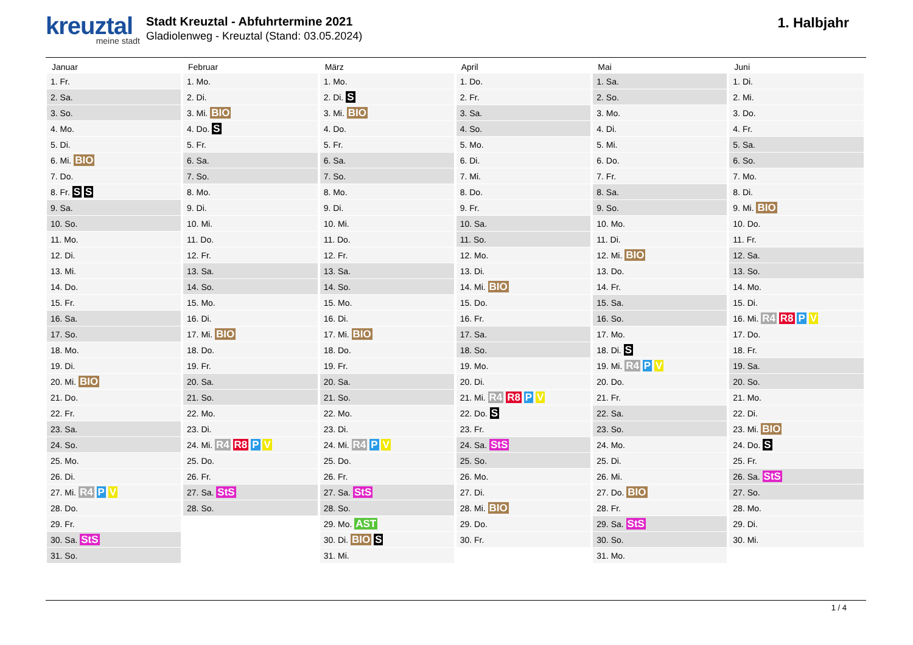kreuztal
meine stadt
Stadt Kreuztal - Abfuhrtermine 2021
Gladiolenweg - Kreuztal (Stand: 03.05.2024)
1. Halbjahr
| Januar | Februar | März | April | Mai | Juni |
| --- | --- | --- | --- | --- | --- |
| 1. Fr. | 1. Mo. | 1. Mo. | 1. Do. | 1. Sa. | 1. Di. |
| 2. Sa. | 2. Di. | 2. Di. S | 2. Fr. | 2. So. | 2. Mi. |
| 3. So. | 3. Mi. BIO | 3. Mi. BIO | 3. Sa. | 3. Mo. | 3. Do. |
| 4. Mo. | 4. Do. S | 4. Do. | 4. So. | 4. Di. | 4. Fr. |
| 5. Di. | 5. Fr. | 5. Fr. | 5. Mo. | 5. Mi. | 5. Sa. |
| 6. Mi. BIO | 6. Sa. | 6. Sa. | 6. Di. | 6. Do. | 6. So. |
| 7. Do. | 7. So. | 7. So. | 7. Mi. | 7. Fr. | 7. Mo. |
| 8. Fr. S S | 8. Mo. | 8. Mo. | 8. Do. | 8. Sa. | 8. Di. |
| 9. Sa. | 9. Di. | 9. Di. | 9. Fr. | 9. So. | 9. Mi. BIO |
| 10. So. | 10. Mi. | 10. Mi. | 10. Sa. | 10. Mo. | 10. Do. |
| 11. Mo. | 11. Do. | 11. Do. | 11. So. | 11. Di. | 11. Fr. |
| 12. Di. | 12. Fr. | 12. Fr. | 12. Mo. | 12. Mi. BIO | 12. Sa. |
| 13. Mi. | 13. Sa. | 13. Sa. | 13. Di. | 13. Do. | 13. So. |
| 14. Do. | 14. So. | 14. So. | 14. Mi. BIO | 14. Fr. | 14. Mo. |
| 15. Fr. | 15. Mo. | 15. Mo. | 15. Do. | 15. Sa. | 15. Di. |
| 16. Sa. | 16. Di. | 16. Di. | 16. Fr. | 16. So. | 16. Mi. R4 R8 P V |
| 17. So. | 17. Mi. BIO | 17. Mi. BIO | 17. Sa. | 17. Mo. | 17. Do. |
| 18. Mo. | 18. Do. | 18. Do. | 18. So. | 18. Di. S | 18. Fr. |
| 19. Di. | 19. Fr. | 19. Fr. | 19. Mo. | 19. Mi. R4 P V | 19. Sa. |
| 20. Mi. BIO | 20. Sa. | 20. Sa. | 20. Di. | 20. Do. | 20. So. |
| 21. Do. | 21. So. | 21. So. | 21. Mi. R4 R8 P V | 21. Fr. | 21. Mo. |
| 22. Fr. | 22. Mo. | 22. Mo. | 22. Do. S | 22. Sa. | 22. Di. |
| 23. Sa. | 23. Di. | 23. Di. | 23. Fr. | 23. So. | 23. Mi. BIO |
| 24. So. | 24. Mi. R4 R8 P V | 24. Mi. R4 P V | 24. Sa. StS | 24. Mo. | 24. Do. S |
| 25. Mo. | 25. Do. | 25. Do. | 25. So. | 25. Di. | 25. Fr. |
| 26. Di. | 26. Fr. | 26. Fr. | 26. Mo. | 26. Mi. | 26. Sa. StS |
| 27. Mi. R4 P V | 27. Sa. StS | 27. Sa. StS | 27. Di. | 27. Do. BIO | 27. So. |
| 28. Do. | 28. So. | 28. So. | 28. Mi. BIO | 28. Fr. | 28. Mo. |
| 29. Fr. | | 29. Mo. AST | 29. Do. | 29. Sa. StS | 29. Di. |
| 30. Sa. StS | | 30. Di. BIO S | 30. Fr. | 30. So. | 30. Mi. |
| 31. So. | | 31. Mi. | | 31. Mo. | |
1 / 4